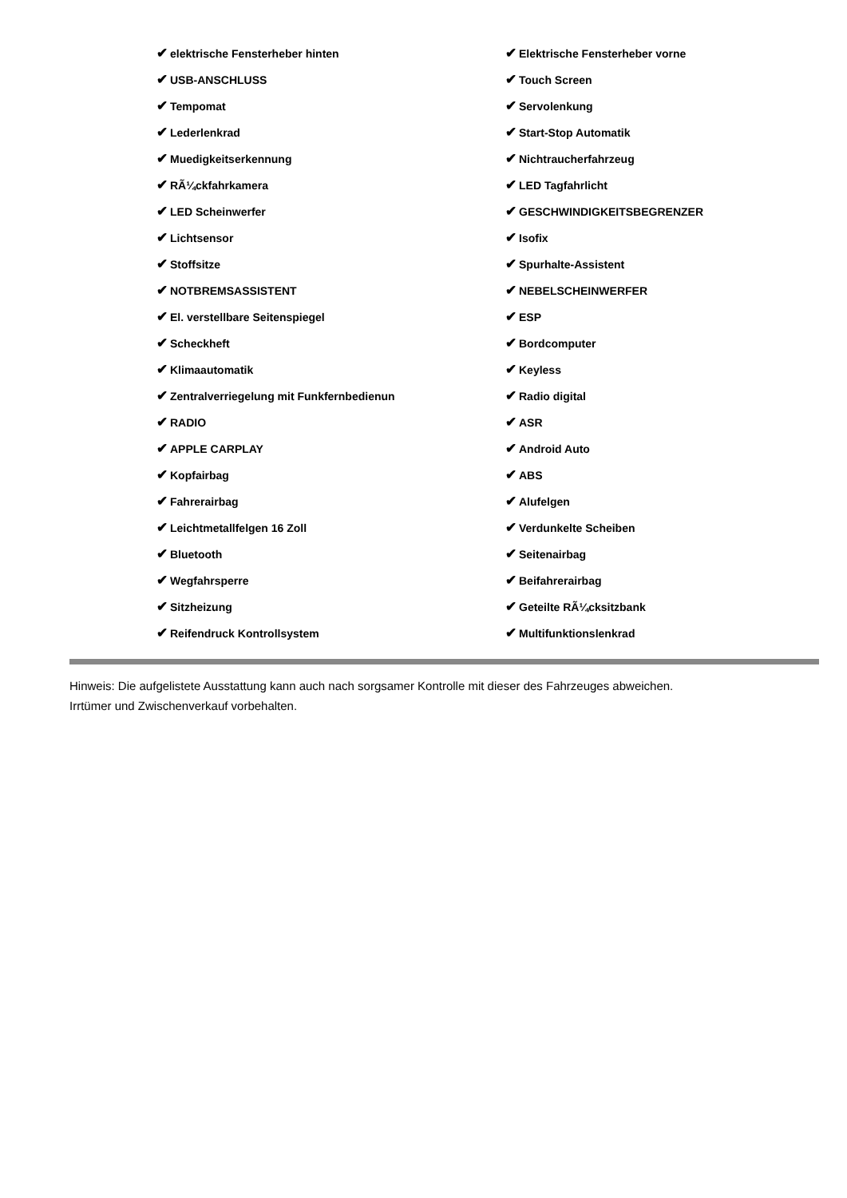✔ elektrische Fensterheber hinten
✔ USB-ANSCHLUSS
✔ Tempomat
✔ Lederlenkrad
✔ Muedigkeitserkennung
✔ RÃ¼ckfahrkamera
✔ LED Scheinwerfer
✔ Lichtsensor
✔ Stoffsitze
✔ NOTBREMSASSISTENT
✔ El. verstellbare Seitenspiegel
✔ Scheckheft
✔ Klimaautomatik
✔ Zentralverriegelung mit Funkfernbedienun
✔ RADIO
✔ APPLE CARPLAY
✔ Kopfairbag
✔ Fahrerairbag
✔ Leichtmetallfelgen 16 Zoll
✔ Bluetooth
✔ Wegfahrsperre
✔ Sitzheizung
✔ Reifendruck Kontrollsystem
✔ Elektrische Fensterheber vorne
✔ Touch Screen
✔ Servolenkung
✔ Start-Stop Automatik
✔ Nichtraucherfahrzeug
✔ LED Tagfahrlicht
✔ GESCHWINDIGKEITSBEGRENZER
✔ Isofix
✔ Spurhalte-Assistent
✔ NEBELSCHEINWERFER
✔ ESP
✔ Bordcomputer
✔ Keyless
✔ Radio digital
✔ ASR
✔ Android Auto
✔ ABS
✔ Alufelgen
✔ Verdunkelte Scheiben
✔ Seitenairbag
✔ Beifahrerairbag
✔ Geteilte RÃ¼cksitzbank
✔ Multifunktionslenkrad
Hinweis: Die aufgelistete Ausstattung kann auch nach sorgsamer Kontrolle mit dieser des Fahrzeuges abweichen. Irrtümer und Zwischenverkauf vorbehalten.